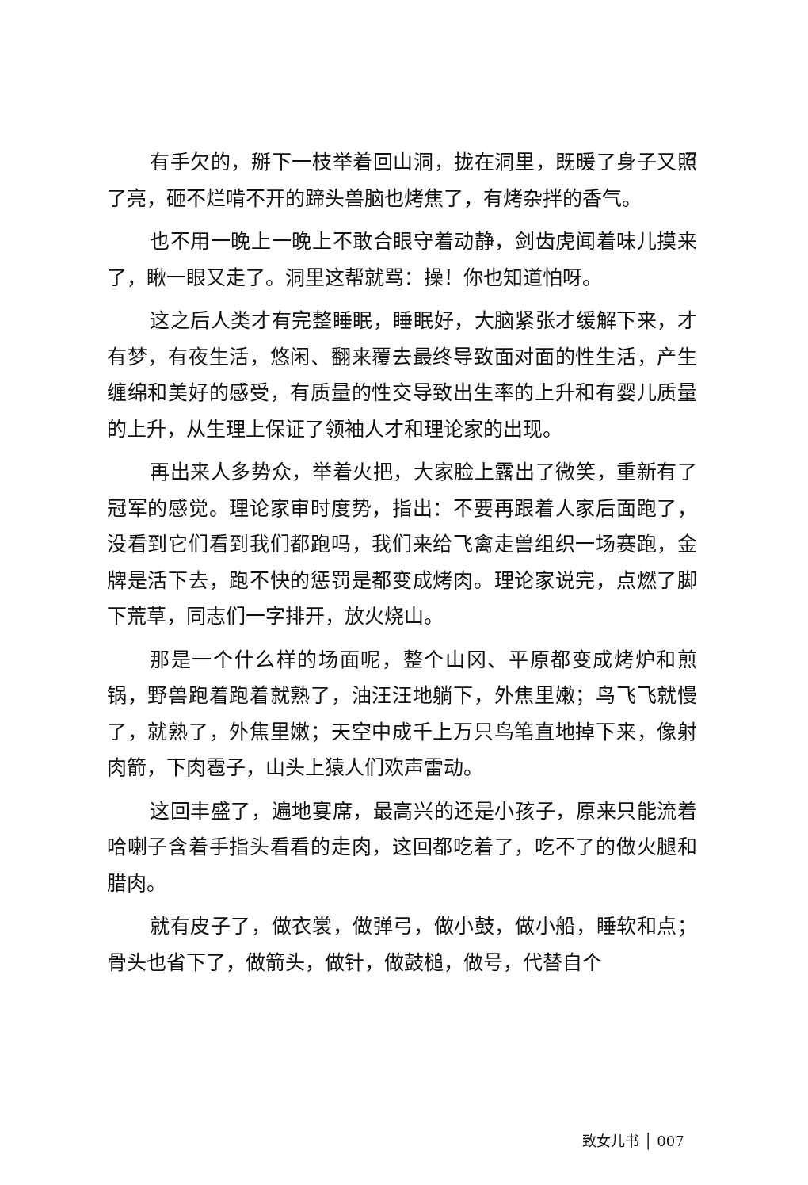有手欠的，掰下一枝举着回山洞，拢在洞里，既暖了身子又照了亮，砸不烂啃不开的蹄头兽脑也烤焦了，有烤杂拌的香气。
也不用一晚上一晚上不敢合眼守着动静，剑齿虎闻着味儿摸来了，瞅一眼又走了。洞里这帮就骂：操！你也知道怕呀。
这之后人类才有完整睡眠，睡眠好，大脑紧张才缓解下来，才有梦，有夜生活，悠闲、翻来覆去最终导致面对面的性生活，产生缠绵和美好的感受，有质量的性交导致出生率的上升和有婴儿质量的上升，从生理上保证了领袖人才和理论家的出现。
再出来人多势众，举着火把，大家脸上露出了微笑，重新有了冠军的感觉。理论家审时度势，指出：不要再跟着人家后面跑了，没看到它们看到我们都跑吗，我们来给飞禽走兽组织一场赛跑，金牌是活下去，跑不快的惩罚是都变成烤肉。理论家说完，点燃了脚下荒草，同志们一字排开，放火烧山。
那是一个什么样的场面呢，整个山冈、平原都变成烤炉和煎锅，野兽跑着跑着就熟了，油汪汪地躺下，外焦里嫩；鸟飞飞就慢了，就熟了，外焦里嫩；天空中成千上万只鸟笔直地掉下来，像射肉箭，下肉雹子，山头上猿人们欢声雷动。
这回丰盛了，遍地宴席，最高兴的还是小孩子，原来只能流着哈喇子含着手指头看看的走肉，这回都吃着了，吃不了的做火腿和腊肉。
就有皮子了，做衣裳，做弹弓，做小鼓，做小船，睡软和点；骨头也省下了，做箭头，做针，做鼓槌，做号，代替自个
致女儿书 │ 007